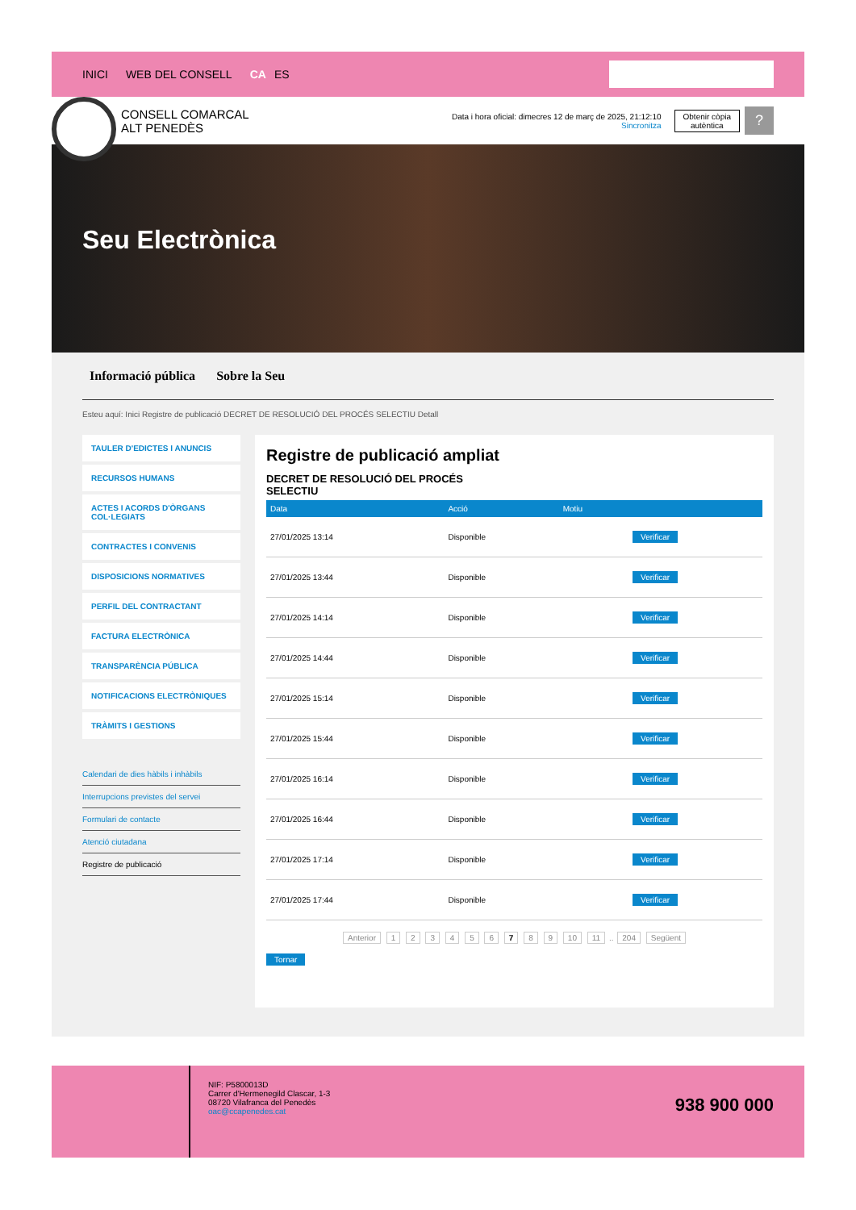INICI WEB DEL CONSELL CA ES
CONSELL COMARCAL
ALT PENEDÈS
Data i hora oficial: dimecres 12 de març de 2025, 21:12:10
Sincronitza
Obtenir còpia
autèntica
?
Seu Electrònica
Informació pública Sobre la Seu
Esteu aquí: Inici Registre de publicació DECRET DE RESOLUCIÓ DEL PROCÉS SELECTIU Detall
TAULER D'EDICTES I ANUNCIS
RECURSOS HUMANS
ACTES I ACORDS D'ÒRGANS COL·LEGIATS
CONTRACTES I CONVENIS
DISPOSICIONS NORMATIVES
PERFIL DEL CONTRACTANT
FACTURA ELECTRÒNICA
TRANSPARÈNCIA PÚBLICA
NOTIFICACIONS ELECTRÒNIQUES
TRÀMITS I GESTIONS
Calendari de dies hàbils i inhàbils
Interrupcions previstes del servei
Formulari de contacte
Atenció ciutadana
Registre de publicació
Registre de publicació ampliat
DECRET DE RESOLUCIÓ DEL PROCÉS SELECTIU
| Data | Acció | Motiu | |
| --- | --- | --- | --- |
| 27/01/2025 13:14 | Disponible | | Verificar |
| 27/01/2025 13:44 | Disponible | | Verificar |
| 27/01/2025 14:14 | Disponible | | Verificar |
| 27/01/2025 14:44 | Disponible | | Verificar |
| 27/01/2025 15:14 | Disponible | | Verificar |
| 27/01/2025 15:44 | Disponible | | Verificar |
| 27/01/2025 16:14 | Disponible | | Verificar |
| 27/01/2025 16:44 | Disponible | | Verificar |
| 27/01/2025 17:14 | Disponible | | Verificar |
| 27/01/2025 17:44 | Disponible | | Verificar |
Anterior 1 2 3 4 5 6 7 8 9 10 11 .. 204 Següent
Tornar
NIF: P5800013D
Carrer d'Hermenegild Clascar, 1-3
08720 Vilafranca del Penedès
oac@ccapenedes.cat
938 900 000